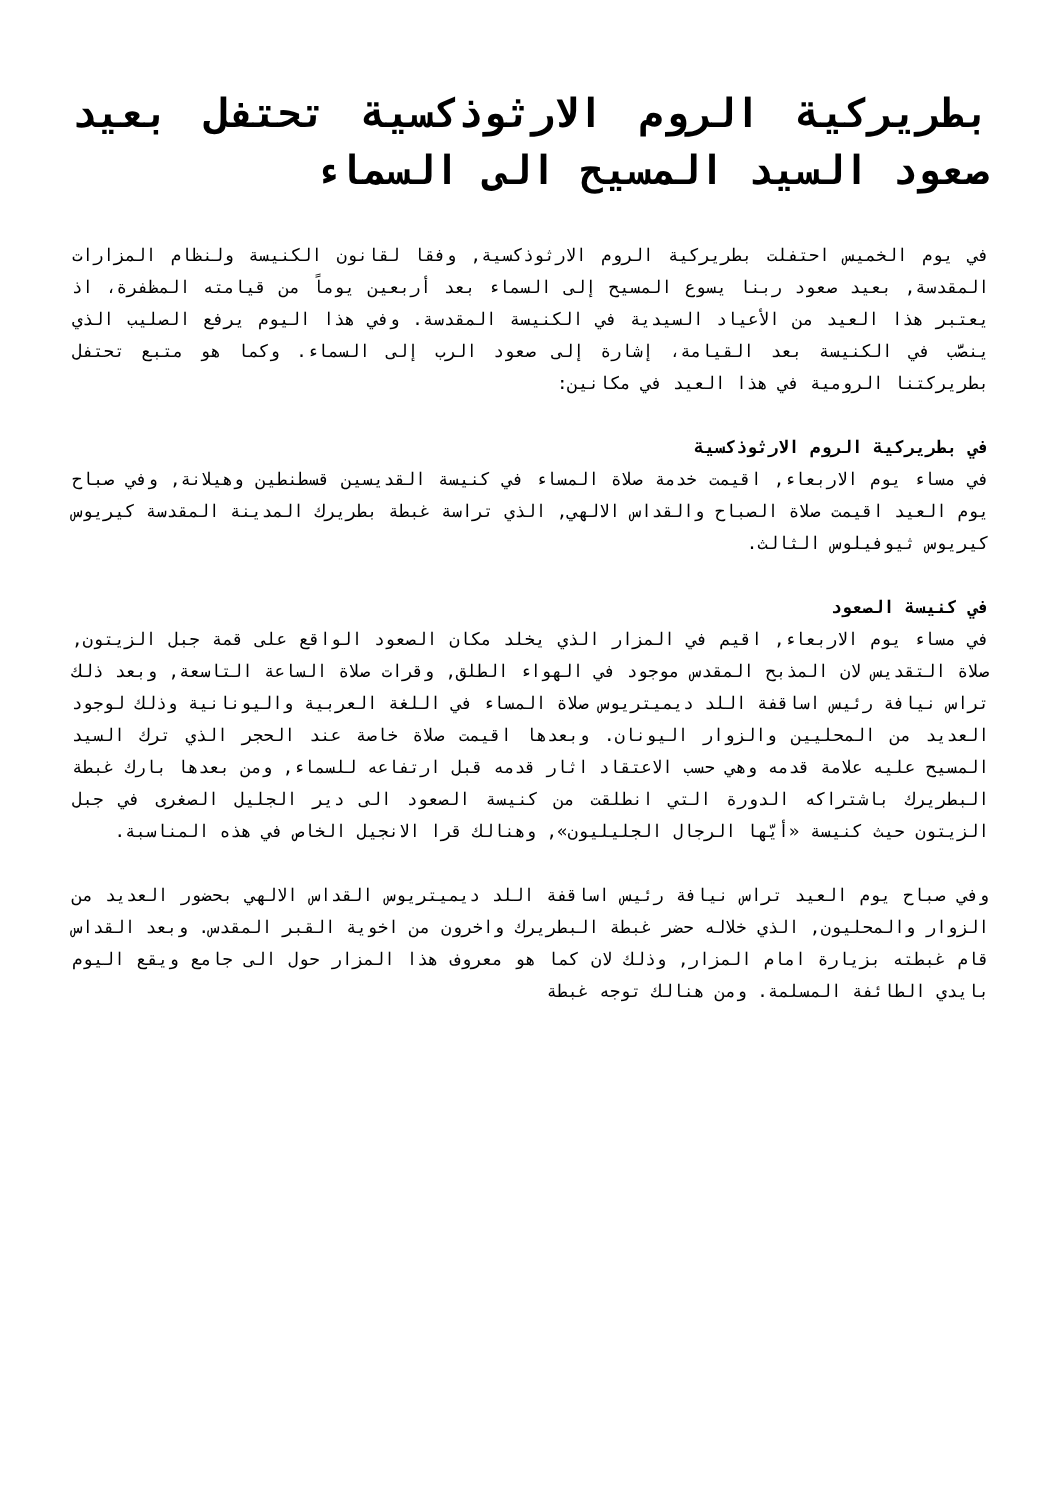بطريركية الروم الارثوذكسية تحتفل بعيد صعود السيد المسيح الى السماء
في يوم الخميس احتفلت بطريركية الروم الارثوذكسية, وفقا لقانون الكنيسة ولنظام المزارات المقدسة, بعيد صعود ربنا يسوع المسيح إلى السماء بعد أربعين يوماً من قيامته المظفرة، اذ يعتبر هذا العيد من الأعياد السيدية في الكنيسة المقدسة. وفي هذا اليوم يرفع الصليب الذي ينصَّب في الكنيسة بعد القيامة، إشارة إلى صعود الرب إلى السماء. وكما هو متبع تحتفل بطريركتنا الرومية في هذا العيد في مكانين:
في بطريركية الروم الارثوذكسية
في مساء يوم الاربعاء, اقيمت خدمة صلاة المساء في كنيسة القديسين قسطنطين وهيلانة, وفي صباح يوم العيد اقيمت صلاة الصباح والقداس الالهي, الذي تراسة غبطة بطريرك المدينة المقدسة كيريوس كيريوس ثيوفيلوس الثالث.
في كنيسة الصعود
في مساء يوم الاربعاء, اقيم في المزار الذي يخلد مكان الصعود الواقع على قمة جبل الزيتون, صلاة التقديس لان المذبح المقدس موجود في الهواء الطلق, وقرات صلاة الساعة التاسعة, وبعد ذلك تراس نيافة رئيس اساقفة اللد ديميتريوس صلاة المساء في اللغة العربية واليونانية وذلك لوجود العديد من المحليين والزوار اليونان. وبعدها اقيمت صلاة خاصة عند الحجر الذي ترك السيد المسيح عليه علامة قدمه وهي حسب الاعتقاد اثار قدمه قبل ارتفاعه للسماء, ومن بعدها بارك غبطة البطريرك باشتراكه الدورة التي انطلقت من كنيسة الصعود الى دير الجليل الصغرى في جبل الزيتون حيث كنيسة «أيّها الرجال الجليليون», وهنالك قرا الانجيل الخاص في هذه المناسبة.
وفي صباح يوم العيد تراس نيافة رئيس اساقفة اللد ديميتريوس القداس الالهي بحضور العديد من الزوار والمحليون, الذي خلاله حضر غبطة البطريرك واخرون من اخوية القبر المقدس. وبعد القداس قام غبطته بزيارة امام المزار, وذلك لان كما هو معروف هذا المزار حول الى جامع ويقع اليوم بايدي الطائفة المسلمة. ومن هنالك توجه غبطة